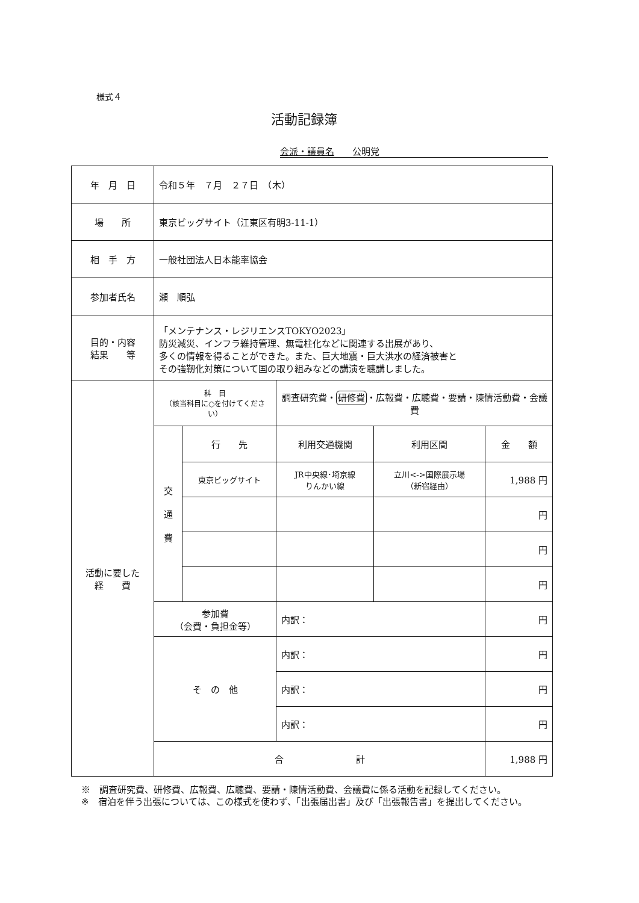様式４
活動記録簿
会派・議員名　　公明党
| 年 月 日 | 令和５年 ７月 ２７日 （木） | | | | |
| 場 所 | 東京ビッグサイト（江東区有明3-11-1） | | | | |
| 相 手 方 | 一般社団法人日本能率協会 | | | | |
| 参加者氏名 | 瀬 順弘 | | | | |
| 目的・内容 結果 等 | 「メンテナンス・レジリエンスTOKYO2023」 防災減災、インフラ維持管理、無電柱化などに関連する出展があり、 多くの情報を得ることができた。また、巨大地震・巨大洪水の経済被害と その強靭化対策について国の取り組みなどの講演を聴講しました。 | | | | |
| 活動に要した 経 費 | 科 目 （該当科目に○を付けてください） | | 調査研究費・ 研修費 ・広報費・広聴費・要請・陳情活動費・会議費 | | |
| | 交 通 費 | 行 先 | 利用交通機関 | 利用区間 | 金 額 |
| | | 東京ビッグサイト | JR中央線･埼京線 りんかい線 | 立川<->国際展示場 （新宿経由） | 1,988 円 |
| | | | | | 円 |
| | | | | | 円 |
| | | | | | 円 |
| | 参加費 （会費・負担金等） | | 内訳： | | 円 |
| | そ の 他 | | 内訳： | | 円 |
| | | | 内訳： | | 円 |
| | | | 内訳： | | 円 |
| | 合 計 | | | | 1,988 円 |
※　調査研究費、研修費、広報費、広聴費、要請・陳情活動費、会議費に係る活動を記録してください。
※　宿泊を伴う出張については、この様式を使わず、「出張届出書」及び「出張報告書」を提出してください。